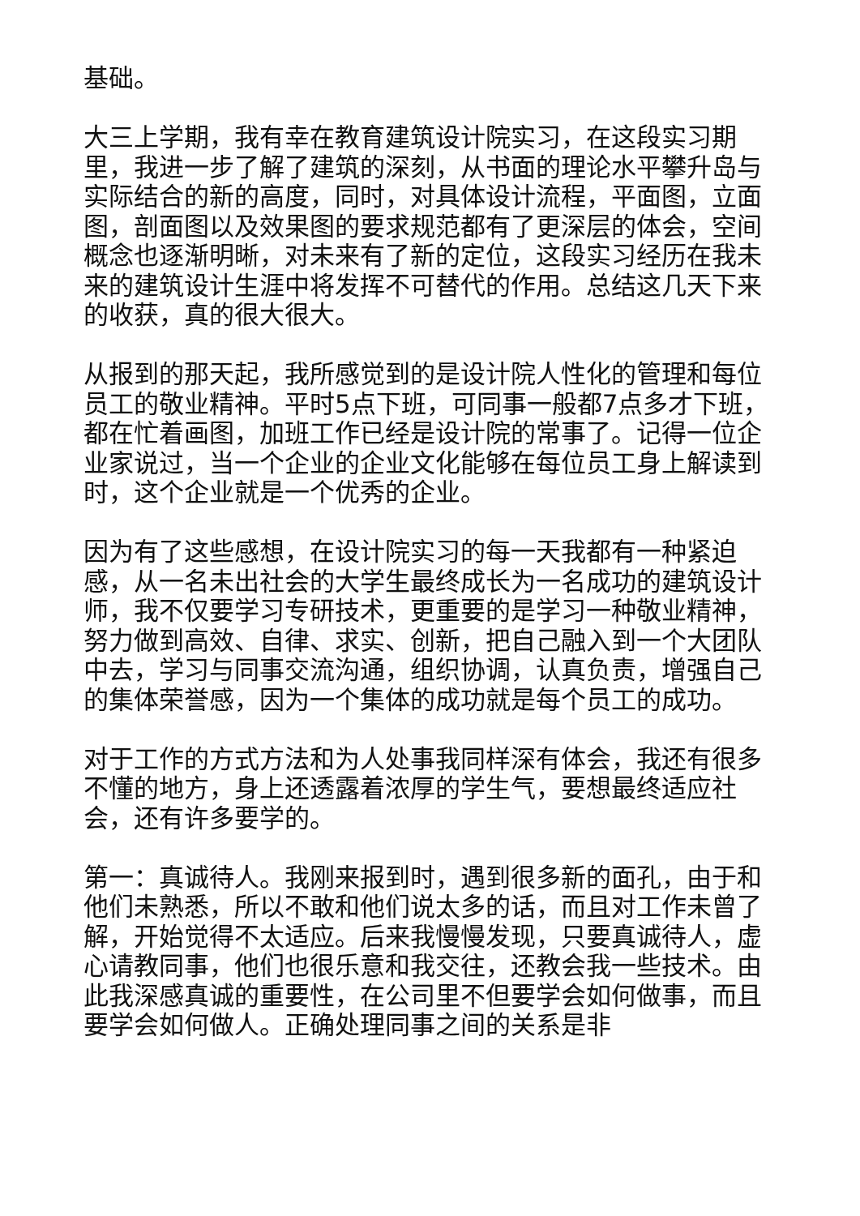基础。
大三上学期，我有幸在教育建筑设计院实习，在这段实习期里，我进一步了解了建筑的深刻，从书面的理论水平攀升岛与实际结合的新的高度，同时，对具体设计流程，平面图，立面图，剖面图以及效果图的要求规范都有了更深层的体会，空间概念也逐渐明晰，对未来有了新的定位，这段实习经历在我未来的建筑设计生涯中将发挥不可替代的作用。总结这几天下来的收获，真的很大很大。
从报到的那天起，我所感觉到的是设计院人性化的管理和每位员工的敬业精神。平时5点下班，可同事一般都7点多才下班，都在忙着画图，加班工作已经是设计院的常事了。记得一位企业家说过，当一个企业的企业文化能够在每位员工身上解读到时，这个企业就是一个优秀的企业。
因为有了这些感想，在设计院实习的每一天我都有一种紧迫感，从一名未出社会的大学生最终成长为一名成功的建筑设计师，我不仅要学习专研技术，更重要的是学习一种敬业精神，努力做到高效、自律、求实、创新，把自己融入到一个大团队中去，学习与同事交流沟通，组织协调，认真负责，增强自己的集体荣誉感，因为一个集体的成功就是每个员工的成功。
对于工作的方式方法和为人处事我同样深有体会，我还有很多不懂的地方，身上还透露着浓厚的学生气，要想最终适应社会，还有许多要学的。
第一：真诚待人。我刚来报到时，遇到很多新的面孔，由于和他们未熟悉，所以不敢和他们说太多的话，而且对工作未曾了解，开始觉得不太适应。后来我慢慢发现，只要真诚待人，虚心请教同事，他们也很乐意和我交往，还教会我一些技术。由此我深感真诚的重要性，在公司里不但要学会如何做事，而且要学会如何做人。正确处理同事之间的关系是非